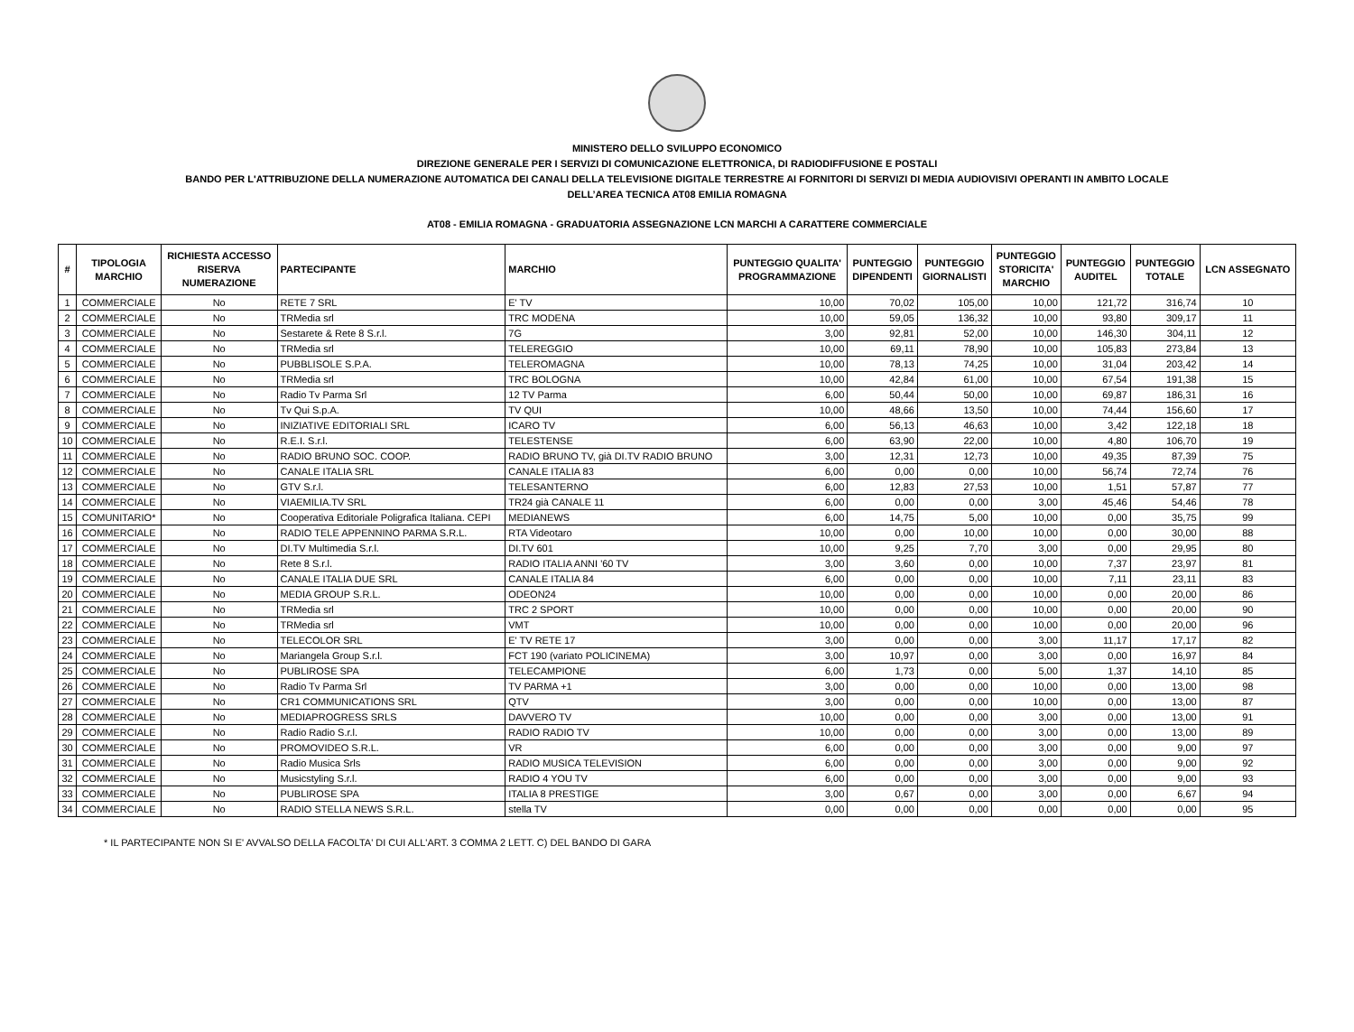MINISTERO DELLO SVILUPPO ECONOMICO
DIREZIONE GENERALE PER I SERVIZI DI COMUNICAZIONE ELETTRONICA, DI RADIODIFFUSIONE E POSTALI
BANDO PER L'ATTRIBUZIONE DELLA NUMERAZIONE AUTOMATICA DEI CANALI DELLA TELEVISIONE DIGITALE TERRESTRE AI FORNITORI DI SERVIZI DI MEDIA AUDIOVISIVI OPERANTI IN AMBITO LOCALE
DELL’AREA TECNICA AT08 EMILIA ROMAGNA
AT08 - EMILIA ROMAGNA - GRADUATORIA ASSEGNAZIONE LCN MARCHI A CARATTERE COMMERCIALE
| # | TIPOLOGIA MARCHIO | RICHIESTA ACCESSO RISERVA NUMERAZIONE | PARTECIPANTE | MARCHIO | PUNTEGGIO QUALITA' PROGRAMMAZIONE | PUNTEGGIO DIPENDENTI | PUNTEGGIO GIORNALISTI | PUNTEGGIO STORICITA' MARCHIO | PUNTEGGIO AUDITEL | PUNTEGGIO TOTALE | LCN ASSEGNATO |
| --- | --- | --- | --- | --- | --- | --- | --- | --- | --- | --- | --- |
| 1 | COMMERCIALE | No | RETE 7 SRL | E' TV | 10,00 | 70,02 | 105,00 | 10,00 | 121,72 | 316,74 | 10 |
| 2 | COMMERCIALE | No | TRMedia srl | TRC MODENA | 10,00 | 59,05 | 136,32 | 10,00 | 93,80 | 309,17 | 11 |
| 3 | COMMERCIALE | No | Sestarete & Rete 8 S.r.l. | 7G | 3,00 | 92,81 | 52,00 | 10,00 | 146,30 | 304,11 | 12 |
| 4 | COMMERCIALE | No | TRMedia srl | TELEREGGIO | 10,00 | 69,11 | 78,90 | 10,00 | 105,83 | 273,84 | 13 |
| 5 | COMMERCIALE | No | PUBBLISOLE S.P.A. | TELEROMAGNA | 10,00 | 78,13 | 74,25 | 10,00 | 31,04 | 203,42 | 14 |
| 6 | COMMERCIALE | No | TRMedia srl | TRC BOLOGNA | 10,00 | 42,84 | 61,00 | 10,00 | 67,54 | 191,38 | 15 |
| 7 | COMMERCIALE | No | Radio Tv Parma Srl | 12 TV Parma | 6,00 | 50,44 | 50,00 | 10,00 | 69,87 | 186,31 | 16 |
| 8 | COMMERCIALE | No | Tv Qui S.p.A. | TV QUI | 10,00 | 48,66 | 13,50 | 10,00 | 74,44 | 156,60 | 17 |
| 9 | COMMERCIALE | No | INIZIATIVE EDITORIALI SRL | ICARO TV | 6,00 | 56,13 | 46,63 | 10,00 | 3,42 | 122,18 | 18 |
| 10 | COMMERCIALE | No | R.E.I. S.r.l. | TELESTENSE | 6,00 | 63,90 | 22,00 | 10,00 | 4,80 | 106,70 | 19 |
| 11 | COMMERCIALE | No | RADIO BRUNO SOC. COOP. | RADIO BRUNO TV, già DI.TV RADIO BRUNO | 3,00 | 12,31 | 12,73 | 10,00 | 49,35 | 87,39 | 75 |
| 12 | COMMERCIALE | No | CANALE ITALIA SRL | CANALE ITALIA 83 | 6,00 | 0,00 | 0,00 | 10,00 | 56,74 | 72,74 | 76 |
| 13 | COMMERCIALE | No | GTV S.r.l. | TELESANTERNO | 6,00 | 12,83 | 27,53 | 10,00 | 1,51 | 57,87 | 77 |
| 14 | COMMERCIALE | No | VIAEMILIA.TV SRL | TR24 già CANALE 11 | 6,00 | 0,00 | 0,00 | 3,00 | 45,46 | 54,46 | 78 |
| 15 | COMUNITARIO* | No | Cooperativa Editoriale Poligrafica Italiana. CEPI | MEDIANEWS | 6,00 | 14,75 | 5,00 | 10,00 | 0,00 | 35,75 | 99 |
| 16 | COMMERCIALE | No | RADIO TELE APPENNINO PARMA S.R.L. | RTA Videotaro | 10,00 | 0,00 | 10,00 | 10,00 | 0,00 | 30,00 | 88 |
| 17 | COMMERCIALE | No | DI.TV Multimedia S.r.l. | DI.TV 601 | 10,00 | 9,25 | 7,70 | 3,00 | 0,00 | 29,95 | 80 |
| 18 | COMMERCIALE | No | Rete 8 S.r.l. | RADIO ITALIA ANNI '60 TV | 3,00 | 3,60 | 0,00 | 10,00 | 7,37 | 23,97 | 81 |
| 19 | COMMERCIALE | No | CANALE ITALIA DUE SRL | CANALE ITALIA 84 | 6,00 | 0,00 | 0,00 | 10,00 | 7,11 | 23,11 | 83 |
| 20 | COMMERCIALE | No | MEDIA GROUP S.R.L. | ODEON24 | 10,00 | 0,00 | 0,00 | 10,00 | 0,00 | 20,00 | 86 |
| 21 | COMMERCIALE | No | TRMedia srl | TRC 2 SPORT | 10,00 | 0,00 | 0,00 | 10,00 | 0,00 | 20,00 | 90 |
| 22 | COMMERCIALE | No | TRMedia srl | VMT | 10,00 | 0,00 | 0,00 | 10,00 | 0,00 | 20,00 | 96 |
| 23 | COMMERCIALE | No | TELECOLOR SRL | E' TV RETE 17 | 3,00 | 0,00 | 0,00 | 3,00 | 11,17 | 17,17 | 82 |
| 24 | COMMERCIALE | No | Mariangela Group S.r.l. | FCT 190 (variato POLICINEMA) | 3,00 | 10,97 | 0,00 | 3,00 | 0,00 | 16,97 | 84 |
| 25 | COMMERCIALE | No | PUBLIROSE SPA | TELECAMPIONE | 6,00 | 1,73 | 0,00 | 5,00 | 1,37 | 14,10 | 85 |
| 26 | COMMERCIALE | No | Radio Tv Parma Srl | TV PARMA +1 | 3,00 | 0,00 | 0,00 | 10,00 | 0,00 | 13,00 | 98 |
| 27 | COMMERCIALE | No | CR1 COMMUNICATIONS SRL | QTV | 3,00 | 0,00 | 0,00 | 10,00 | 0,00 | 13,00 | 87 |
| 28 | COMMERCIALE | No | MEDIAPROGRESS SRLS | DAVVERO TV | 10,00 | 0,00 | 0,00 | 3,00 | 0,00 | 13,00 | 91 |
| 29 | COMMERCIALE | No | Radio Radio S.r.l. | RADIO RADIO TV | 10,00 | 0,00 | 0,00 | 3,00 | 0,00 | 13,00 | 89 |
| 30 | COMMERCIALE | No | PROMOVIDEO S.R.L. | VR | 6,00 | 0,00 | 0,00 | 3,00 | 0,00 | 9,00 | 97 |
| 31 | COMMERCIALE | No | Radio Musica Srls | RADIO MUSICA TELEVISION | 6,00 | 0,00 | 0,00 | 3,00 | 0,00 | 9,00 | 92 |
| 32 | COMMERCIALE | No | Musicstyling S.r.l. | RADIO 4 YOU TV | 6,00 | 0,00 | 0,00 | 3,00 | 0,00 | 9,00 | 93 |
| 33 | COMMERCIALE | No | PUBLIROSE SPA | ITALIA 8 PRESTIGE | 3,00 | 0,67 | 0,00 | 3,00 | 0,00 | 6,67 | 94 |
| 34 | COMMERCIALE | No | RADIO STELLA NEWS S.R.L. | stella TV | 0,00 | 0,00 | 0,00 | 0,00 | 0,00 | 0,00 | 95 |
* IL PARTECIPANTE NON SI E' AVVALSO DELLA FACOLTA' DI CUI ALL'ART. 3 COMMA 2 LETT. C) DEL BANDO DI GARA